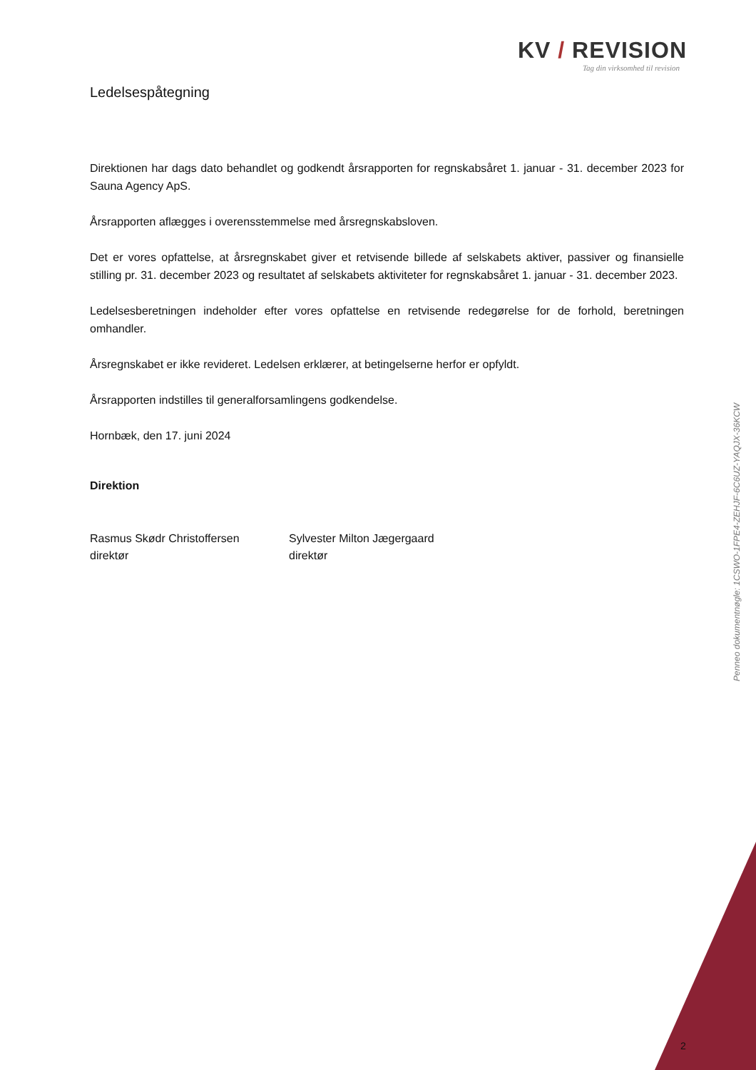KV / REVISION
Tag din virksomhed til revision
Ledelsespåtegning
Direktionen har dags dato behandlet og godkendt årsrapporten for regnskabsåret 1. januar - 31. december 2023 for Sauna Agency ApS.
Årsrapporten aflægges i overensstemmelse med årsregnskabsloven.
Det er vores opfattelse, at årsregnskabet giver et retvisende billede af selskabets aktiver, passiver og finansielle stilling pr. 31. december 2023 og resultatet af selskabets aktiviteter for regnskabsåret 1. januar - 31. december 2023.
Ledelsesberetningen indeholder efter vores opfattelse en retvisende redegørelse for de forhold, beretningen omhandler.
Årsregnskabet er ikke revideret. Ledelsen erklærer, at betingelserne herfor er opfyldt.
Årsrapporten indstilles til generalforsamlingens godkendelse.
Hornbæk, den 17. juni 2024
Direktion
Rasmus Skødr Christoffersen
direktør
Sylvester Milton Jægergaard
direktør
Penneo dokumentnøgle: 1CSWO-1FPE4-ZEHJF-6C6UZ-YAQJX-36KCW
2